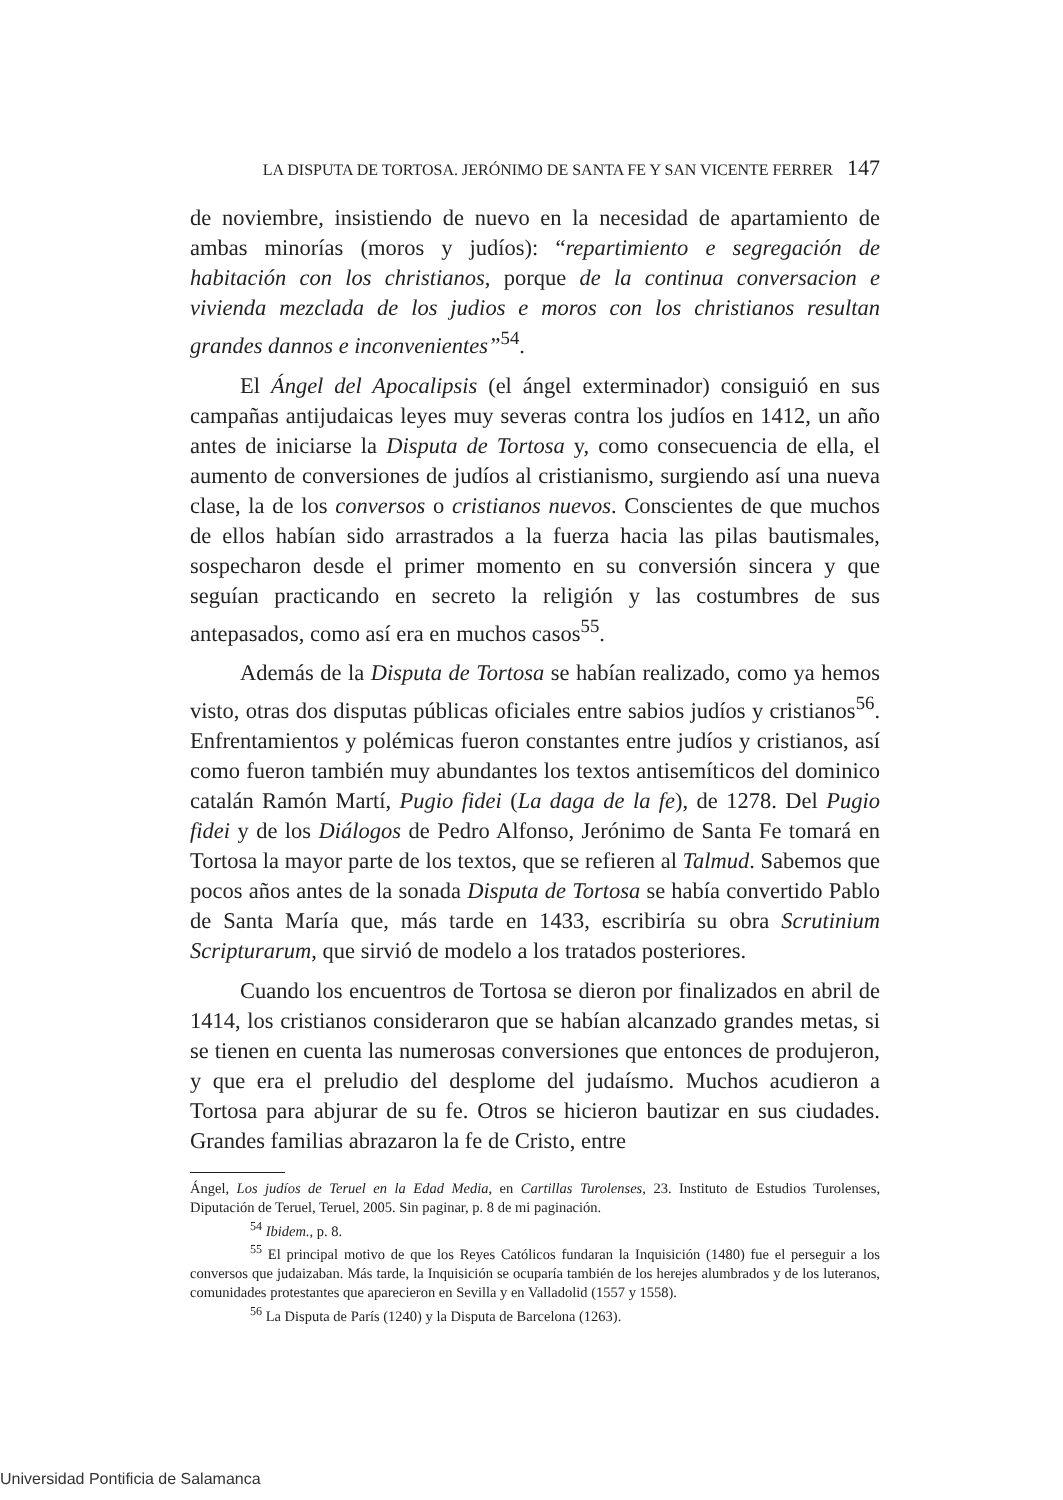LA DISPUTA DE TORTOSA. JERÓNIMO DE SANTA FE Y SAN VICENTE FERRER 147
de noviembre, insistiendo de nuevo en la necesidad de apartamiento de ambas minorías (moros y judíos): “repartimiento e segregación de habitación con los christianos, porque de la continua conversacion e vivienda mezclada de los judios e moros con los christianos resultan grandes dannos e inconvenientes”<sup>54</sup>.
El Ángel del Apocalipsis (el ángel exterminador) consiguió en sus campañas antijudaicas leyes muy severas contra los judíos en 1412, un año antes de iniciarse la Disputa de Tortosa y, como consecuencia de ella, el aumento de conversiones de judíos al cristianismo, surgiendo así una nueva clase, la de los conversos o cristianos nuevos. Conscientes de que muchos de ellos habían sido arrastrados a la fuerza hacia las pilas bautismales, sospecharon desde el primer momento en su conversión sincera y que seguían practicando en secreto la religión y las costumbres de sus antepasados, como así era en muchos casos<sup>55</sup>.
Además de la Disputa de Tortosa se habían realizado, como ya hemos visto, otras dos disputas públicas oficiales entre sabios judíos y cristianos<sup>56</sup>. Enfrentamientos y polémicas fueron constantes entre judíos y cristianos, así como fueron también muy abundantes los textos antisemíticos del dominico catalán Ramón Martí, Pugio fidei (La daga de la fe), de 1278. Del Pugio fidei y de los Diálogos de Pedro Alfonso, Jerónimo de Santa Fe tomará en Tortosa la mayor parte de los textos, que se refieren al Talmud. Sabemos que pocos años antes de la sonada Disputa de Tortosa se había convertido Pablo de Santa María que, más tarde en 1433, escribiría su obra Scrutinium Scripturarum, que sirvió de modelo a los tratados posteriores.
Cuando los encuentros de Tortosa se dieron por finalizados en abril de 1414, los cristianos consideraron que se habían alcanzado grandes metas, si se tienen en cuenta las numerosas conversiones que entonces de produjeron, y que era el preludio del desplome del judaísmo. Muchos acudieron a Tortosa para abjurar de su fe. Otros se hicieron bautizar en sus ciudades. Grandes familias abrazaron la fe de Cristo, entre
Ángel, Los judíos de Teruel en la Edad Media, en Cartillas Turolenses, 23. Instituto de Estudios Turolenses, Diputación de Teruel, Teruel, 2005. Sin paginar, p. 8 de mi paginación.
<sup>54</sup> Ibidem., p. 8.
<sup>55</sup> El principal motivo de que los Reyes Católicos fundaran la Inquisición (1480) fue el perseguir a los conversos que judaizaban. Más tarde, la Inquisición se ocuparía también de los herejes alumbrados y de los luteranos, comunidades protestantes que aparecieron en Sevilla y en Valladolid (1557 y 1558).
<sup>56</sup> La Disputa de París (1240) y la Disputa de Barcelona (1263).
Universidad Pontificia de Salamanca